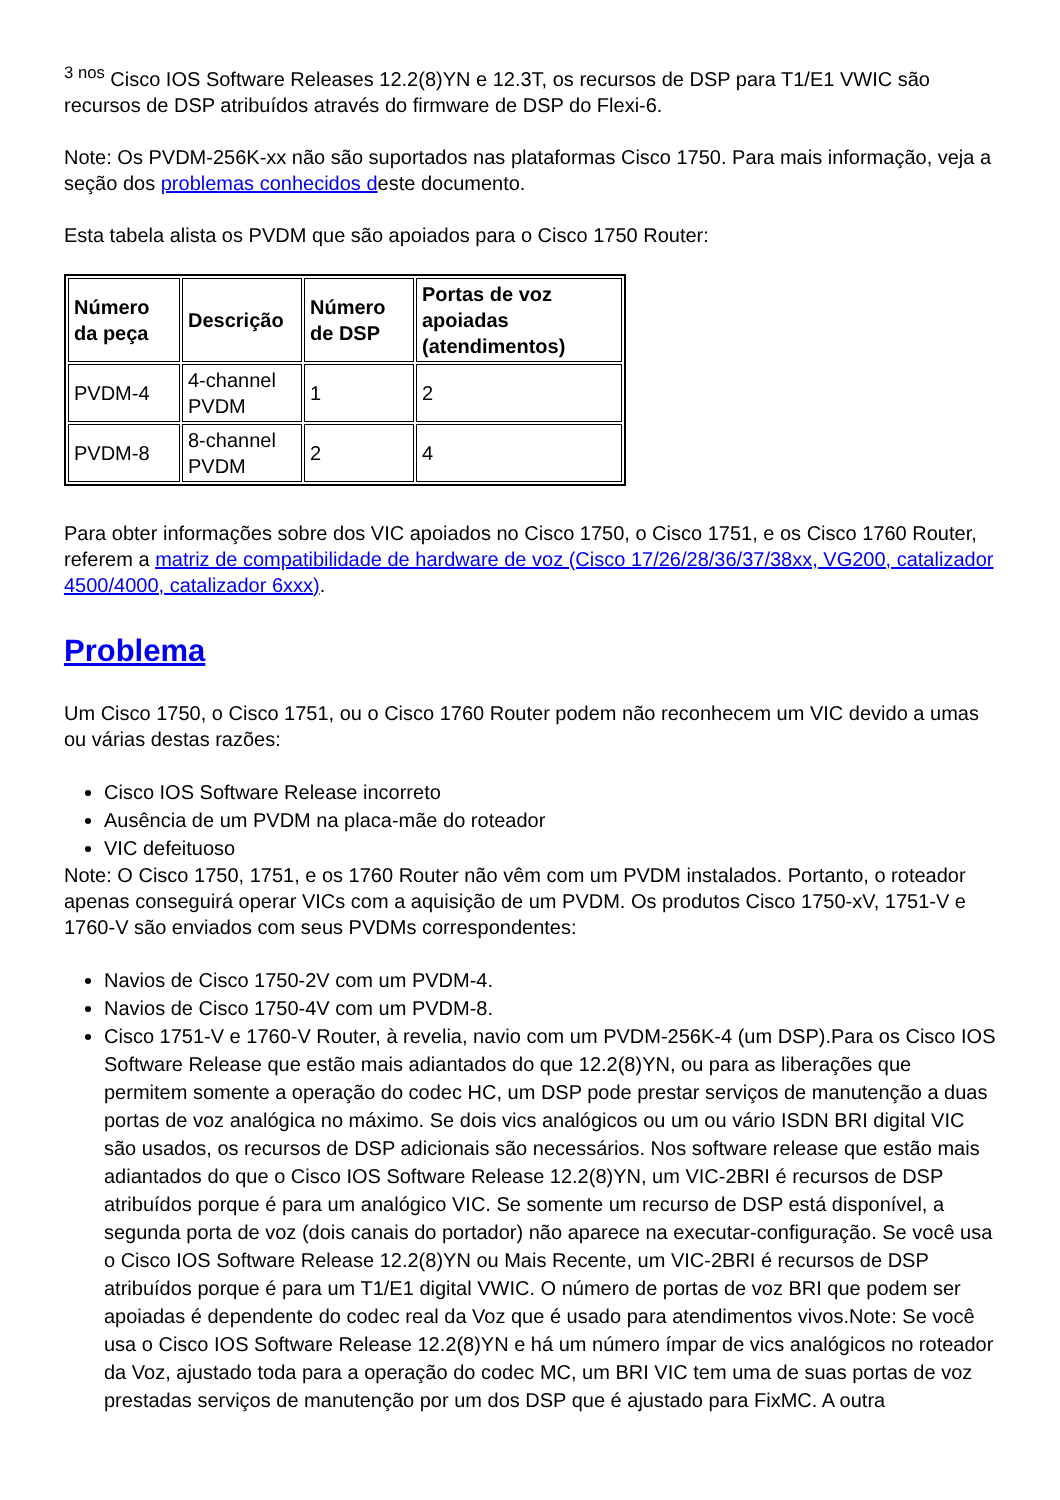<sup>3 nos</sup> Cisco IOS Software Releases 12.2(8)YN e 12.3T, os recursos de DSP para T1/E1 VWIC são recursos de DSP atribuídos através do firmware de DSP do Flexi-6.
Note: Os PVDM-256K-xx não são suportados nas plataformas Cisco 1750. Para mais informação, veja a seção dos problemas conhecidos deste documento.
Esta tabela alista os PVDM que são apoiados para o Cisco 1750 Router:
| Número da peça | Descrição | Número de DSP | Portas de voz apoiadas (atendimentos) |
| --- | --- | --- | --- |
| PVDM-4 | 4-channel PVDM | 1 | 2 |
| PVDM-8 | 8-channel PVDM | 2 | 4 |
Para obter informações sobre dos VIC apoiados no Cisco 1750, o Cisco 1751, e os Cisco 1760 Router, referem a matriz de compatibilidade de hardware de voz (Cisco 17/26/28/36/37/38xx, VG200, catalizador 4500/4000, catalizador 6xxx).
Problema
Um Cisco 1750, o Cisco 1751, ou o Cisco 1760 Router podem não reconhecem um VIC devido a umas ou várias destas razões:
Cisco IOS Software Release incorreto
Ausência de um PVDM na placa-mãe do roteador
VIC defeituoso
Note: O Cisco 1750, 1751, e os 1760 Router não vêm com um PVDM instalados. Portanto, o roteador apenas conseguirá operar VICs com a aquisição de um PVDM. Os produtos Cisco 1750-xV, 1751-V e 1760-V são enviados com seus PVDMs correspondentes:
Navios de Cisco 1750-2V com um PVDM-4.
Navios de Cisco 1750-4V com um PVDM-8.
Cisco 1751-V e 1760-V Router, à revelia, navio com um PVDM-256K-4 (um DSP).Para os Cisco IOS Software Release que estão mais adiantados do que 12.2(8)YN, ou para as liberações que permitem somente a operação do codec HC, um DSP pode prestar serviços de manutenção a duas portas de voz analógica no máximo. Se dois vics analógicos ou um ou vário ISDN BRI digital VIC são usados, os recursos de DSP adicionais são necessários. Nos software release que estão mais adiantados do que o Cisco IOS Software Release 12.2(8)YN, um VIC-2BRI é recursos de DSP atribuídos porque é para um analógico VIC. Se somente um recurso de DSP está disponível, a segunda porta de voz (dois canais do portador) não aparece na executar-configuração. Se você usa o Cisco IOS Software Release 12.2(8)YN ou Mais Recente, um VIC-2BRI é recursos de DSP atribuídos porque é para um T1/E1 digital VWIC. O número de portas de voz BRI que podem ser apoiadas é dependente do codec real da Voz que é usado para atendimentos vivos.Note: Se você usa o Cisco IOS Software Release 12.2(8)YN e há um número ímpar de vics analógicos no roteador da Voz, ajustado toda para a operação do codec MC, um BRI VIC tem uma de suas portas de voz prestadas serviços de manutenção por um dos DSP que é ajustado para FixMC. A outra